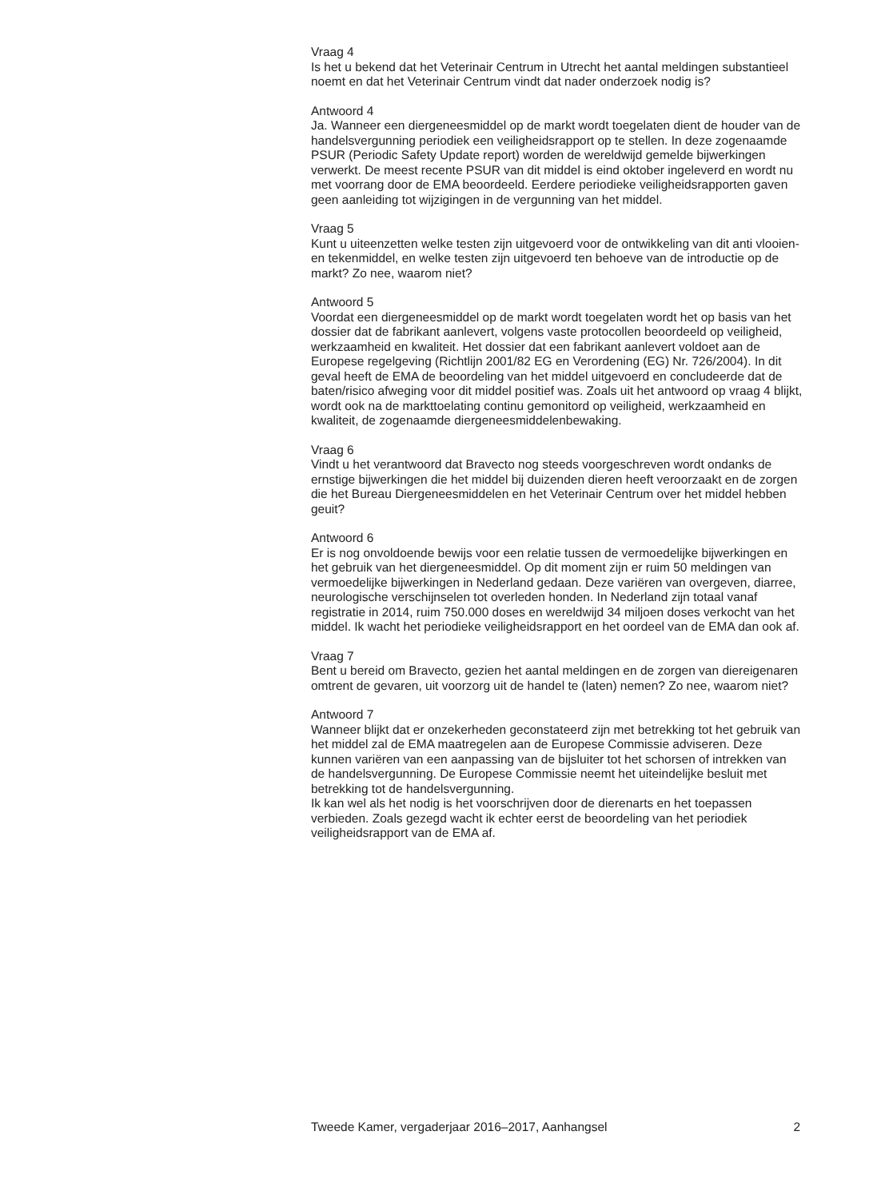Vraag 4
Is het u bekend dat het Veterinair Centrum in Utrecht het aantal meldingen substantieel noemt en dat het Veterinair Centrum vindt dat nader onderzoek nodig is?
Antwoord 4
Ja. Wanneer een diergeneesmiddel op de markt wordt toegelaten dient de houder van de handelsvergunning periodiek een veiligheidsrapport op te stellen. In deze zogenaamde PSUR (Periodic Safety Update report) worden de wereldwijd gemelde bijwerkingen verwerkt. De meest recente PSUR van dit middel is eind oktober ingeleverd en wordt nu met voorrang door de EMA beoordeeld. Eerdere periodieke veiligheidsrapporten gaven geen aanleiding tot wijzigingen in de vergunning van het middel.
Vraag 5
Kunt u uiteenzetten welke testen zijn uitgevoerd voor de ontwikkeling van dit anti vlooien- en tekenmiddel, en welke testen zijn uitgevoerd ten behoeve van de introductie op de markt? Zo nee, waarom niet?
Antwoord 5
Voordat een diergeneesmiddel op de markt wordt toegelaten wordt het op basis van het dossier dat de fabrikant aanlevert, volgens vaste protocollen beoordeeld op veiligheid, werkzaamheid en kwaliteit. Het dossier dat een fabrikant aanlevert voldoet aan de Europese regelgeving (Richtlijn 2001/82 EG en Verordening (EG) Nr. 726/2004). In dit geval heeft de EMA de beoordeling van het middel uitgevoerd en concludeerde dat de baten/risico afweging voor dit middel positief was. Zoals uit het antwoord op vraag 4 blijkt, wordt ook na de markttoelating continu gemonitord op veiligheid, werkzaamheid en kwaliteit, de zogenaamde diergeneesmiddelenbewaking.
Vraag 6
Vindt u het verantwoord dat Bravecto nog steeds voorgeschreven wordt ondanks de ernstige bijwerkingen die het middel bij duizenden dieren heeft veroorzaakt en de zorgen die het Bureau Diergeneesmiddelen en het Veterinair Centrum over het middel hebben geuit?
Antwoord 6
Er is nog onvoldoende bewijs voor een relatie tussen de vermoedelijke bijwerkingen en het gebruik van het diergeneesmiddel. Op dit moment zijn er ruim 50 meldingen van vermoedelijke bijwerkingen in Nederland gedaan. Deze variëren van overgeven, diarree, neurologische verschijnselen tot overleden honden. In Nederland zijn totaal vanaf registratie in 2014, ruim 750.000 doses en wereldwijd 34 miljoen doses verkocht van het middel. Ik wacht het periodieke veiligheidsrapport en het oordeel van de EMA dan ook af.
Vraag 7
Bent u bereid om Bravecto, gezien het aantal meldingen en de zorgen van diereigenaren omtrent de gevaren, uit voorzorg uit de handel te (laten) nemen? Zo nee, waarom niet?
Antwoord 7
Wanneer blijkt dat er onzekerheden geconstateerd zijn met betrekking tot het gebruik van het middel zal de EMA maatregelen aan de Europese Commissie adviseren. Deze kunnen variëren van een aanpassing van de bijsluiter tot het schorsen of intrekken van de handelsvergunning. De Europese Commissie neemt het uiteindelijke besluit met betrekking tot de handelsvergunning.
Ik kan wel als het nodig is het voorschrijven door de dierenarts en het toepassen verbieden. Zoals gezegd wacht ik echter eerst de beoordeling van het periodiek veiligheidsrapport van de EMA af.
Tweede Kamer, vergaderjaar 2016–2017, Aanhangsel 2